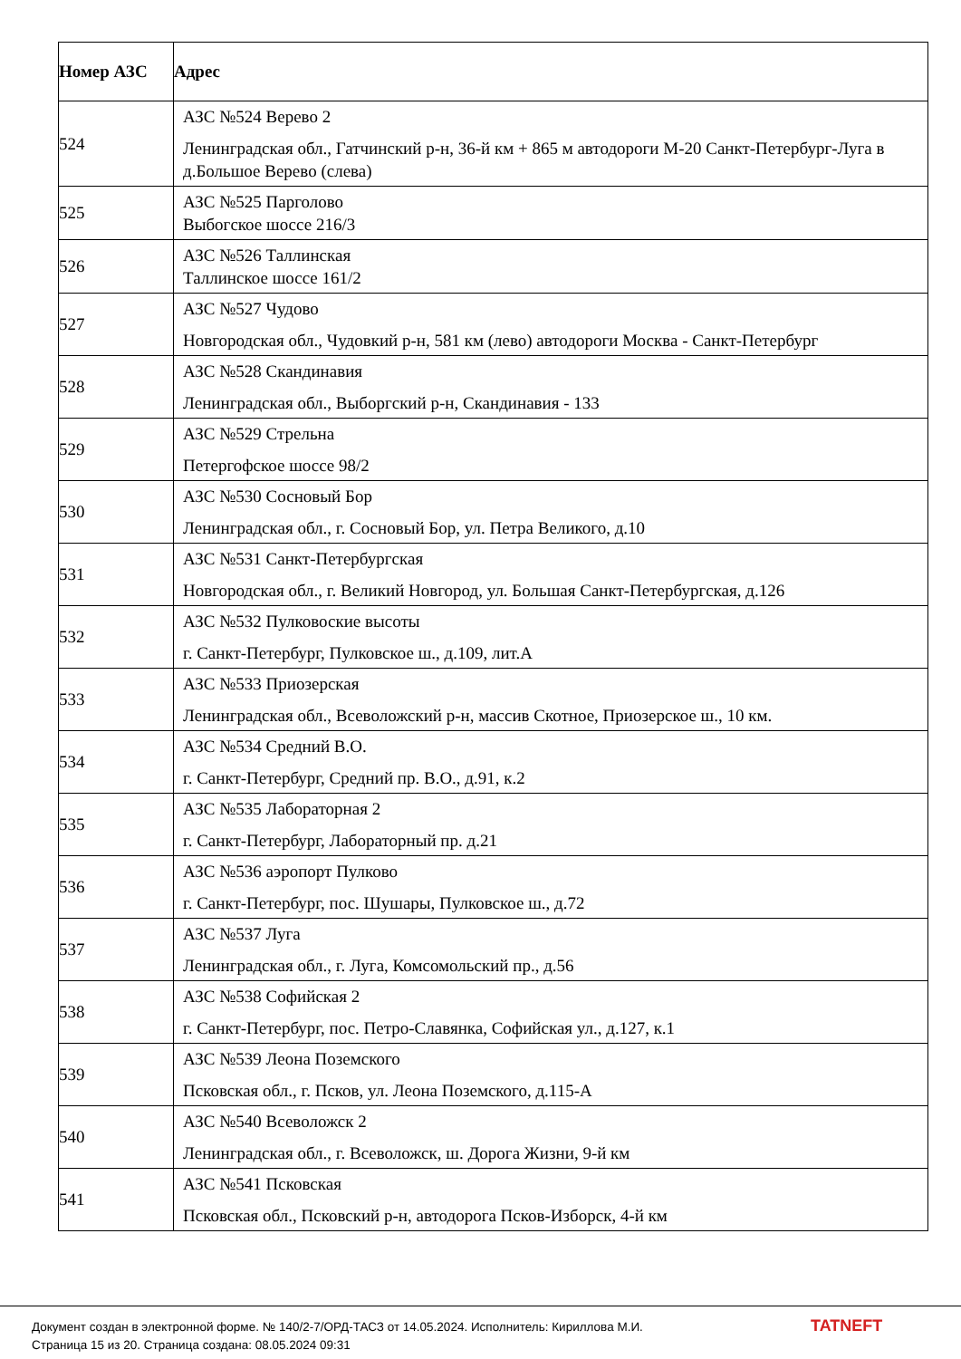| Номер АЗС | Адрес |
| --- | --- |
| 524 | АЗС №524 Верево 2 Ленинградская обл., Гатчинский р-н, 36-й км + 865 м автодороги М-20 Санкт-Петербург-Луга в д.Большое Верево (слева) |
| 525 | АЗС №525 Парголово Выбогское шоссе 216/3 |
| 526 | АЗС №526 Таллинская Таллинское шоссе 161/2 |
| 527 | АЗС №527 Чудово Новгородская обл., Чудовкий р-н, 581 км (лево) автодороги Москва - Санкт-Петербург |
| 528 | АЗС №528 Скандинавия Ленинградская обл., Выборгский р-н, Скандинавия - 133 |
| 529 | АЗС №529 Стрельна Петергофское шоссе 98/2 |
| 530 | АЗС №530 Сосновый Бор Ленинградская обл., г. Сосновый Бор, ул. Петра Великого, д.10 |
| 531 | АЗС №531 Санкт-Петербургская Новгородская обл., г. Великий Новгород, ул. Большая Санкт-Петербургская, д.126 |
| 532 | АЗС №532 Пулковоские высоты г. Санкт-Петербург, Пулковское ш., д.109, лит.А |
| 533 | АЗС №533 Приозерская Ленинградская обл., Всеволожский р-н, массив Скотное, Приозерское ш., 10 км. |
| 534 | АЗС №534 Средний В.О. г. Санкт-Петербург, Средний пр. В.О., д.91, к.2 |
| 535 | АЗС №535 Лабораторная 2 г. Санкт-Петербург, Лабораторный пр. д.21 |
| 536 | АЗС №536 аэропорт Пулково г. Санкт-Петербург, пос. Шушары, Пулковское ш., д.72 |
| 537 | АЗС №537 Луга Ленинградская обл., г. Луга, Комсомольский пр., д.56 |
| 538 | АЗС №538 Софийская 2 г. Санкт-Петербург, пос. Петро-Славянка, Софийская ул., д.127, к.1 |
| 539 | АЗС №539 Леона Поземского Псковская обл., г. Псков, ул. Леона Поземского, д.115-А |
| 540 | АЗС №540 Всеволожск 2 Ленинградская обл., г. Всеволожск, ш. Дорога Жизни, 9-й км |
| 541 | АЗС №541 Псковская Псковская обл., Псковский р-н, автодорога Псков-Изборск, 4-й км |
Документ создан в электронной форме. № 140/2-7/ОРД-ТАСЗ от 14.05.2024. Исполнитель: Кириллова М.И.
Страница 15 из 20. Страница создана: 08.05.2024 09:31
TATNEFT